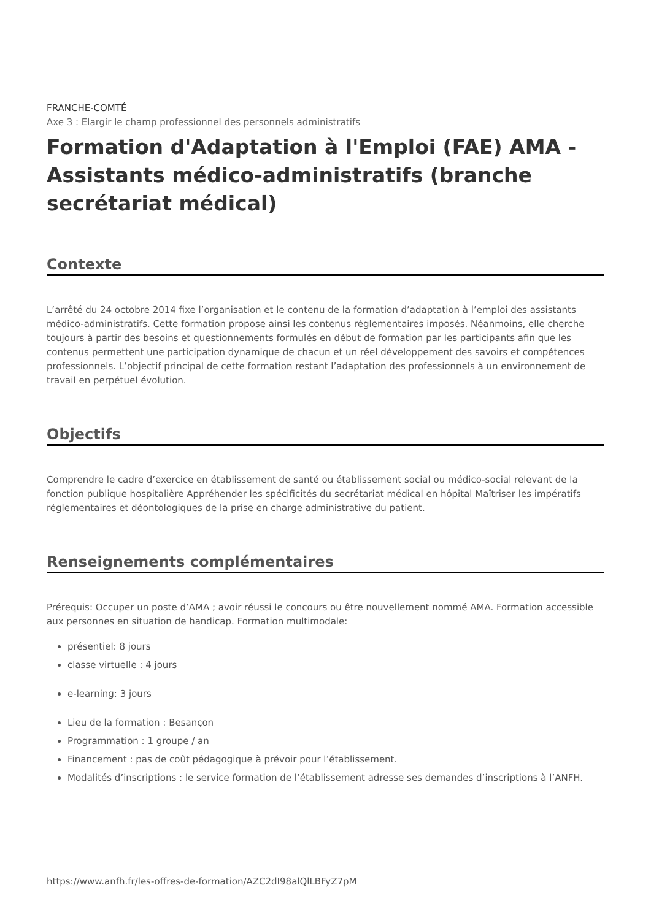FRANCHE-COMTÉ
Axe 3 : Elargir le champ professionnel des personnels administratifs
Formation d'Adaptation à l'Emploi (FAE) AMA - Assistants médico-administratifs (branche secrétariat médical)
Contexte
L’arrêté du 24 octobre 2014 fixe l’organisation et le contenu de la formation d’adaptation à l’emploi des assistants médico-administratifs. Cette formation propose ainsi les contenus réglementaires imposés. Néanmoins, elle cherche toujours à partir des besoins et questionnements formulés en début de formation par les participants afin que les contenus permettent une participation dynamique de chacun et un réel développement des savoirs et compétences professionnels. L’objectif principal de cette formation restant l’adaptation des professionnels à un environnement de travail en perpétuel évolution.
Objectifs
Comprendre le cadre d’exercice en établissement de santé ou établissement social ou médico-social relevant de la fonction publique hospitalière Appréhender les spécificités du secrétariat médical en hôpital Maîtriser les impératifs réglementaires et déontologiques de la prise en charge administrative du patient.
Renseignements complémentaires
Prérequis: Occuper un poste d’AMA ; avoir réussi le concours ou être nouvellement nommé AMA. Formation accessible aux personnes en situation de handicap. Formation multimodale:
présentiel: 8 jours
classe virtuelle : 4 jours
e-learning: 3 jours
Lieu de la formation : Besançon
Programmation : 1 groupe / an
Financement : pas de coût pédagogique à prévoir pour l’établissement.
Modalités d’inscriptions : le service formation de l’établissement adresse ses demandes d’inscriptions à l’ANFH.
https://www.anfh.fr/les-offres-de-formation/AZC2dI98alQlLBFyZ7pM